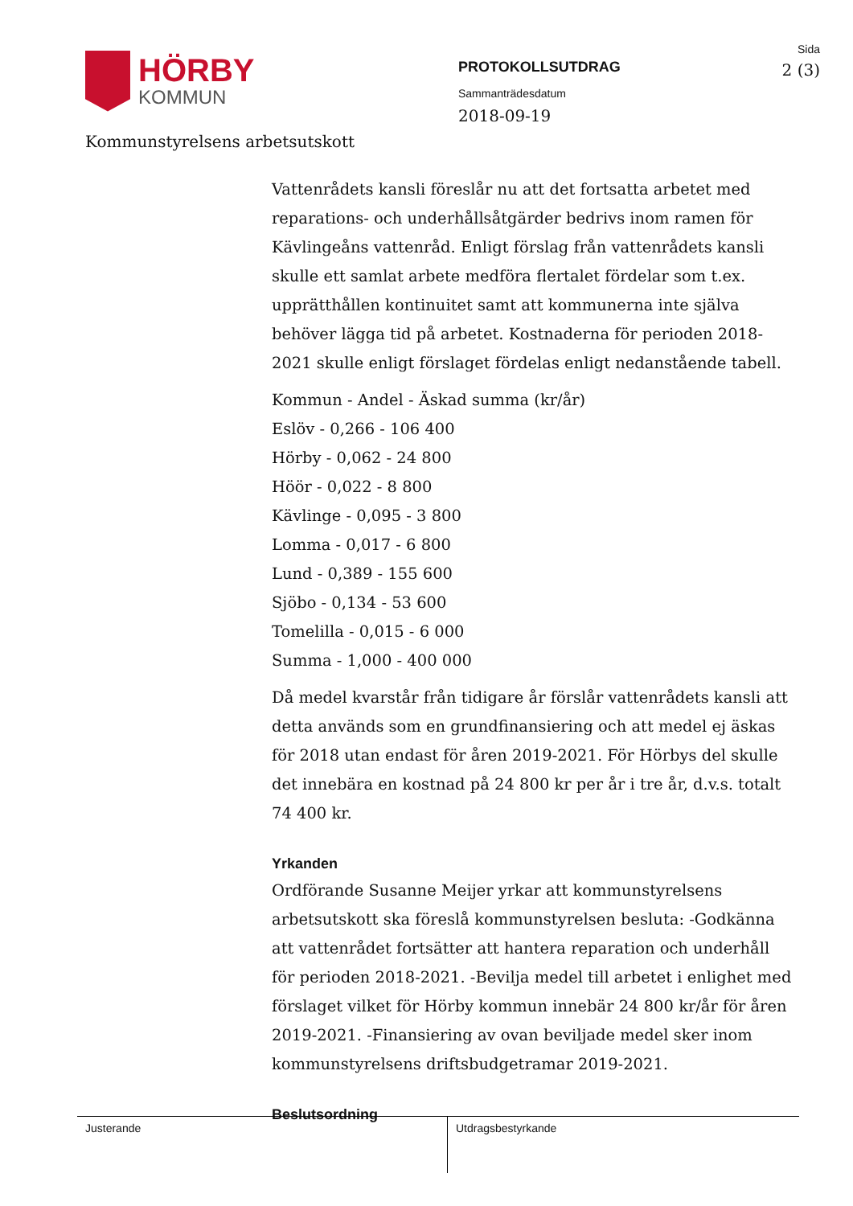HÖRBY
KOMMUN
PROTOKOLLSUTDRAG
Sammanträdesdatum
2018-09-19
Sida
2 (3)
Kommunstyrelsens arbetsutskott
Vattenrådets kansli föreslår nu att det fortsatta arbetet med reparations- och underhållsåtgärder bedrivs inom ramen för Kävlingeåns vattenråd. Enligt förslag från vattenrådets kansli skulle ett samlat arbete medföra flertalet fördelar som t.ex. upprätthållen kontinuitet samt att kommunerna inte själva behöver lägga tid på arbetet. Kostnaderna för perioden 2018-2021 skulle enligt förslaget fördelas enligt nedanstående tabell.
Kommun - Andel - Äskad summa (kr/år)
Eslöv - 0,266 - 106 400
Hörby - 0,062 - 24 800
Höör - 0,022 - 8 800
Kävlinge - 0,095 - 3 800
Lomma - 0,017 - 6 800
Lund - 0,389 - 155 600
Sjöbo - 0,134 - 53 600
Tomelilla - 0,015 - 6 000
Summa - 1,000 - 400 000
Då medel kvarstår från tidigare år förslår vattenrådets kansli att detta används som en grundfinansiering och att medel ej äskas för 2018 utan endast för åren 2019-2021. För Hörbys del skulle det innebära en kostnad på 24 800 kr per år i tre år, d.v.s. totalt 74 400 kr.
Yrkanden
Ordförande Susanne Meijer yrkar att kommunstyrelsens arbetsutskott ska föreslå kommunstyrelsen besluta: -Godkänna att vattenrådet fortsätter att hantera reparation och underhåll för perioden 2018-2021. -Bevilja medel till arbetet i enlighet med förslaget vilket för Hörby kommun innebär 24 800 kr/år för åren 2019-2021. -Finansiering av ovan beviljade medel sker inom kommunstyrelsens driftsbudgetramar 2019-2021.
Beslutsordning
Justerande Utdragsbestyrkande